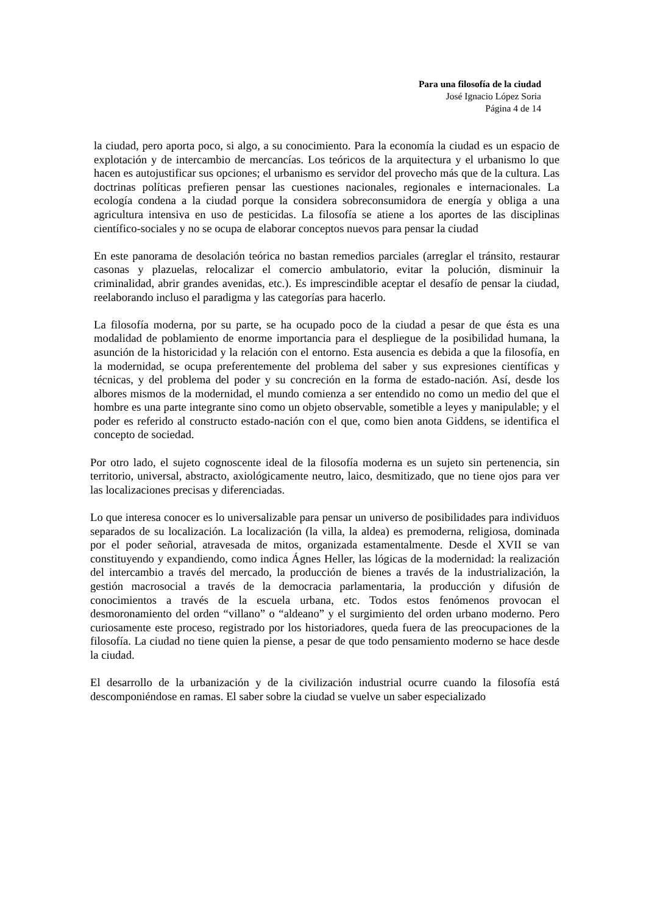Para una filosofía de la ciudad
José Ignacio López Soria
Página 4 de 14
la ciudad, pero aporta poco, si algo, a su conocimiento. Para la economía la ciudad es un espacio de explotación y de intercambio de mercancías. Los teóricos de la arquitectura y el urbanismo lo que hacen es autojustificar sus opciones; el urbanismo es servidor del provecho más que de la cultura. Las doctrinas políticas prefieren pensar las cuestiones nacionales, regionales e internacionales. La ecología condena a la ciudad porque la considera sobreconsumidora de energía y obliga a una agricultura intensiva en uso de pesticidas. La filosofía se atiene a los aportes de las disciplinas científico-sociales y no se ocupa de elaborar conceptos nuevos para pensar la ciudad
En este panorama de desolación teórica no bastan remedios parciales (arreglar el tránsito, restaurar casonas y plazuelas, relocalizar el comercio ambulatorio, evitar la polución, disminuir la criminalidad, abrir grandes avenidas, etc.). Es imprescindible aceptar el desafío de pensar la ciudad, reelaborando incluso el paradigma y las categorías para hacerlo.
La filosofía moderna, por su parte, se ha ocupado poco de la ciudad a pesar de que ésta es una modalidad de poblamiento de enorme importancia para el despliegue de la posibilidad humana, la asunción de la historicidad y la relación con el entorno. Esta ausencia es debida a que la filosofía, en la modernidad, se ocupa preferentemente del problema del saber y sus expresiones científicas y técnicas, y del problema del poder y su concreción en la forma de estado-nación. Así, desde los albores mismos de la modernidad, el mundo comienza a ser entendido no como un medio del que el hombre es una parte integrante sino como un objeto observable, sometible a leyes y manipulable; y el poder es referido al constructo estado-nación con el que, como bien anota Giddens, se identifica el concepto de sociedad.
Por otro lado, el sujeto cognoscente ideal de la filosofía moderna es un sujeto sin pertenencia, sin territorio, universal, abstracto, axiológicamente neutro, laico, desmitizado, que no tiene ojos para ver las localizaciones precisas y diferenciadas.
Lo que interesa conocer es lo universalizable para pensar un universo de posibilidades para individuos separados de su localización. La localización (la villa, la aldea) es premoderna, religiosa, dominada por el poder señorial, atravesada de mitos, organizada estamentalmente. Desde el XVII se van constituyendo y expandiendo, como indica Ágnes Heller, las lógicas de la modernidad: la realización del intercambio a través del mercado, la producción de bienes a través de la industrialización, la gestión macrosocial a través de la democracia parlamentaria, la producción y difusión de conocimientos a través de la escuela urbana, etc. Todos estos fenómenos provocan el desmoronamiento del orden “villano” o “aldeano” y el surgimiento del orden urbano moderno. Pero curiosamente este proceso, registrado por los historiadores, queda fuera de las preocupaciones de la filosofía. La ciudad no tiene quien la piense, a pesar de que todo pensamiento moderno se hace desde la ciudad.
El desarrollo de la urbanización y de la civilización industrial ocurre cuando la filosofía está descomponiéndose en ramas. El saber sobre la ciudad se vuelve un saber especializado